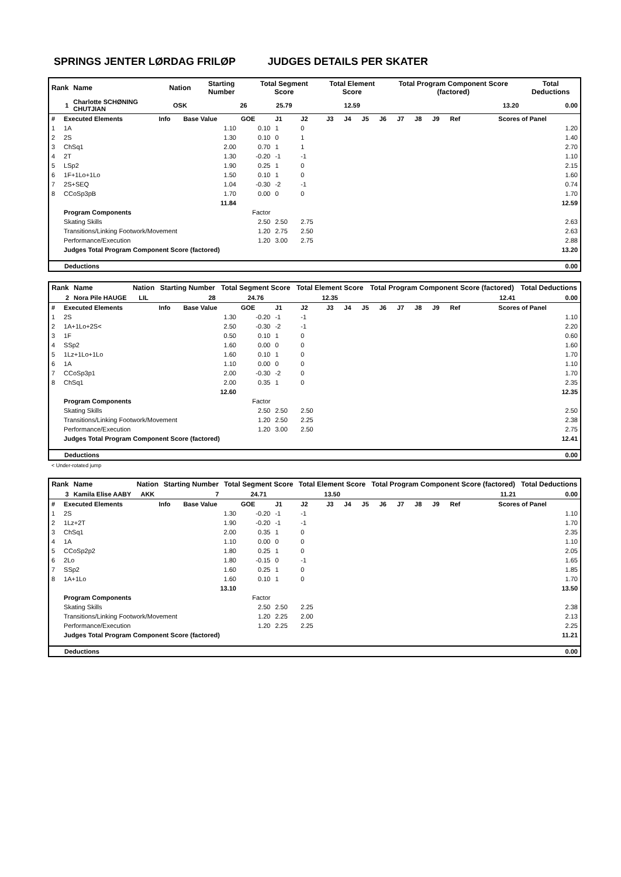SPRINGS JENTER LØRDAG FRILØP JUDGES DETAILS PER SKATER
| Rank | Name | Nation | Starting Number | Total Segment Score | Total Element Score | Total Program Component Score (factored) | Total Deductions |
| --- | --- | --- | --- | --- | --- | --- | --- |
| 1 | Charlotte SCHØNING CHUTJIAN | OSK | 26 | 25.79 | 12.59 | 13.20 | 0.00 |
| # | Executed Elements | Info | Base Value | GOE | J1 | J2 | J3 | J4 | J5 | J6 | J7 | J8 | J9 | Ref | Scores of Panel | |
| 1 | 1A | | 1.10 | 0.10 | 1 | 0 | | | | | | | | | | 1.20 |
| 2 | 2S | | 1.30 | 0.10 | 0 | 1 | | | | | | | | | | 1.40 |
| 3 | ChSq1 | | 2.00 | 0.70 | 1 | 1 | | | | | | | | | | 2.70 |
| 4 | 2T | | 1.30 | -0.20 | -1 | -1 | | | | | | | | | | 1.10 |
| 5 | LSp2 | | 1.90 | 0.25 | 1 | 0 | | | | | | | | | | 2.15 |
| 6 | 1F+1Lo+1Lo | | 1.50 | 0.10 | 1 | 0 | | | | | | | | | | 1.60 |
| 7 | 2S+SEQ | | 1.04 | -0.30 | -2 | -1 | | | | | | | | | | 0.74 |
| 8 | CCoSp3pB | | 1.70 | 0.00 | 0 | 0 | | | | | | | | | | 1.70 |
| | | | 11.84 | | | | | | | | | | | | | 12.59 |
| | Program Components | | | Factor | | | | | | | | | | | | |
| | Skating Skills | | | 2.50 | 2.50 | 2.75 | | | | | | | | | | 2.63 |
| | Transitions/Linking Footwork/Movement | | | 1.20 | 2.75 | 2.50 | | | | | | | | | | 2.63 |
| | Performance/Execution | | | 1.20 | 3.00 | 2.75 | | | | | | | | | | 2.88 |
| | Judges Total Program Component Score (factored) | | | | | | | | | | | | | | | 13.20 |
| Deductions | 0.00 |
| Rank | Name | Nation | Starting Number | Total Segment Score | Total Element Score | Total Program Component Score (factored) | Total Deductions |
| --- | --- | --- | --- | --- | --- | --- | --- |
| 2 | Nora Pile HAUGE | LIL | 28 | 24.76 | 12.35 | 12.41 | 0.00 |
| # | Executed Elements | Info | Base Value | GOE | J1 | J2 | J3 | J4 | J5 | J6 | J7 | J8 | J9 | Ref | Scores of Panel | |
| 1 | 2S | | 1.30 | -0.20 | -1 | -1 | | | | | | | | | | 1.10 |
| 2 | 1A+1Lo+2S< | | 2.50 | -0.30 | -2 | -1 | | | | | | | | | | 2.20 |
| 3 | 1F | | 0.50 | 0.10 | 1 | 0 | | | | | | | | | | 0.60 |
| 4 | SSp2 | | 1.60 | 0.00 | 0 | 0 | | | | | | | | | | 1.60 |
| 5 | 1Lz+1Lo+1Lo | | 1.60 | 0.10 | 1 | 0 | | | | | | | | | | 1.70 |
| 6 | 1A | | 1.10 | 0.00 | 0 | 0 | | | | | | | | | | 1.10 |
| 7 | CCoSp3p1 | | 2.00 | -0.30 | -2 | 0 | | | | | | | | | | 1.70 |
| 8 | ChSq1 | | 2.00 | 0.35 | 1 | 0 | | | | | | | | | | 2.35 |
| | | | 12.60 | | | | | | | | | | | | | 12.35 |
| | Program Components | | | Factor | | | | | | | | | | | | |
| | Skating Skills | | | 2.50 | 2.50 | 2.50 | | | | | | | | | | 2.50 |
| | Transitions/Linking Footwork/Movement | | | 1.20 | 2.50 | 2.25 | | | | | | | | | | 2.38 |
| | Performance/Execution | | | 1.20 | 3.00 | 2.50 | | | | | | | | | | 2.75 |
| | Judges Total Program Component Score (factored) | | | | | | | | | | | | | | | 12.41 |
| Deductions | 0.00 |
< Under-rotated jump
| Rank | Name | Nation | Starting Number | Total Segment Score | Total Element Score | Total Program Component Score (factored) | Total Deductions |
| --- | --- | --- | --- | --- | --- | --- | --- |
| 3 | Kamila Elise AABY | AKK | 7 | 24.71 | 13.50 | 11.21 | 0.00 |
| # | Executed Elements | Info | Base Value | GOE | J1 | J2 | J3 | J4 | J5 | J6 | J7 | J8 | J9 | Ref | Scores of Panel | |
| 1 | 2S | | 1.30 | -0.20 | -1 | -1 | | | | | | | | | | 1.10 |
| 2 | 1Lz+2T | | 1.90 | -0.20 | -1 | -1 | | | | | | | | | | 1.70 |
| 3 | ChSq1 | | 2.00 | 0.35 | 1 | 0 | | | | | | | | | | 2.35 |
| 4 | 1A | | 1.10 | 0.00 | 0 | 0 | | | | | | | | | | 1.10 |
| 5 | CCoSp2p2 | | 1.80 | 0.25 | 1 | 0 | | | | | | | | | | 2.05 |
| 6 | 2Lo | | 1.80 | -0.15 | 0 | -1 | | | | | | | | | | 1.65 |
| 7 | SSp2 | | 1.60 | 0.25 | 1 | 0 | | | | | | | | | | 1.85 |
| 8 | 1A+1Lo | | 1.60 | 0.10 | 1 | 0 | | | | | | | | | | 1.70 |
| | | | 13.10 | | | | | | | | | | | | | 13.50 |
| | Program Components | | | Factor | | | | | | | | | | | | |
| | Skating Skills | | | 2.50 | 2.50 | 2.25 | | | | | | | | | | 2.38 |
| | Transitions/Linking Footwork/Movement | | | 1.20 | 2.25 | 2.00 | | | | | | | | | | 2.13 |
| | Performance/Execution | | | 1.20 | 2.25 | 2.25 | | | | | | | | | | 2.25 |
| | Judges Total Program Component Score (factored) | | | | | | | | | | | | | | | 11.21 |
| Deductions | 0.00 |